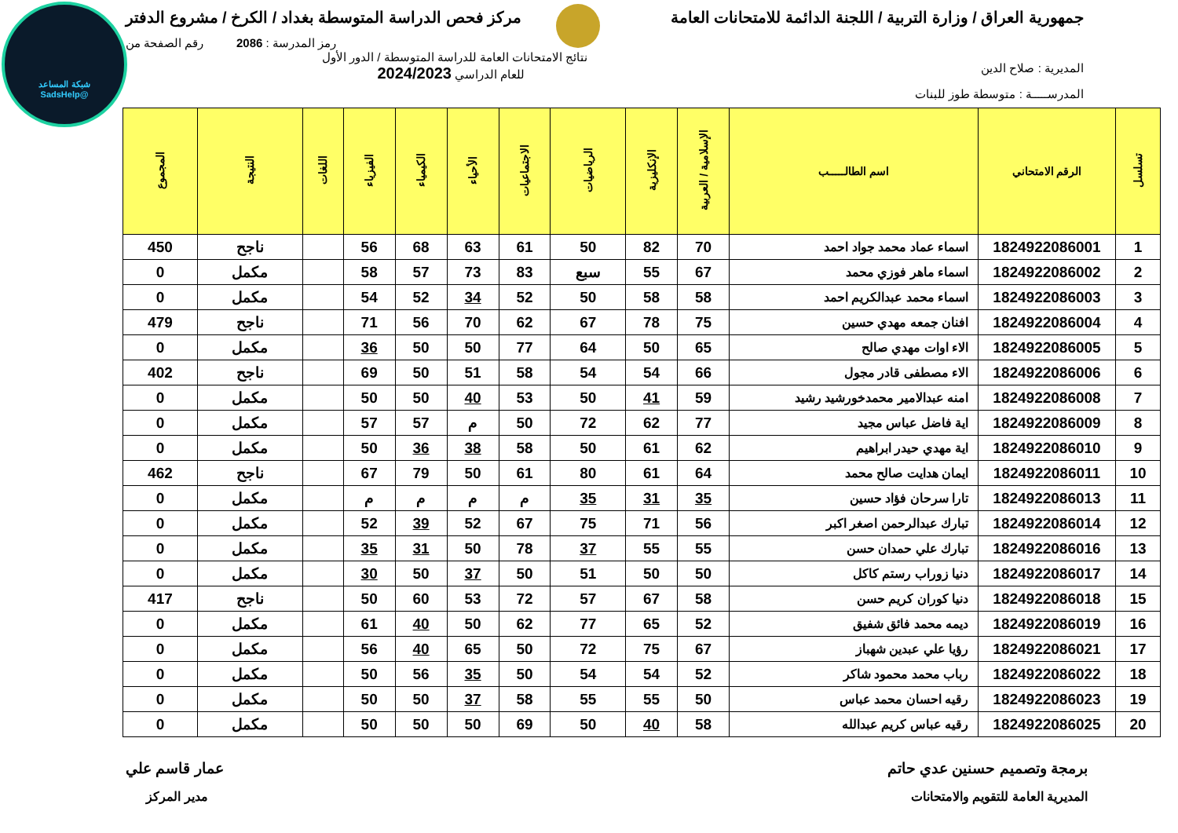شبكة المساعد
@SadsHelp
جمهورية العراق / وزارة التربية / اللجنة الدائمة للامتحانات العامة
مركز فحص الدراسة المتوسطة بغداد / الكرخ / مشروع الدفتر
رمز المدرسة : 2086 رقم الصفحة من
المديرية : صلاح الدين
نتائج الامتحانات العامة للدراسة المتوسطة / الدور الأول
للعام الدراسي 2024/2023
المدرســـــة : متوسطة طوز للبنات
| تسلسل | الرقم الامتحاني | اسم الطالـــــب | الإسلامية / العربية | الإنكليزية | الرياضيات | الاجتماعيات | الأحياء | الكيمياء | الفيزياء | اللغات | النتيجة | المجموع |
| --- | --- | --- | --- | --- | --- | --- | --- | --- | --- | --- | --- | --- |
| 1 | 1824922086001 | اسماء عماد محمد جواد احمد | 70 | 82 | 50 | 61 | 63 | 68 | 56 | | ناجح | 450 |
| 2 | 1824922086002 | اسماء ماهر فوزي محمد | 67 | 55 | سبع | 83 | 73 | 57 | 58 | | مكمل | 0 |
| 3 | 1824922086003 | اسماء محمد عبدالكريم احمد | 58 | 58 | 50 | 52 | 34 | 52 | 54 | | مكمل | 0 |
| 4 | 1824922086004 | افنان جمعه مهدي حسين | 75 | 78 | 67 | 62 | 70 | 56 | 71 | | ناجح | 479 |
| 5 | 1824922086005 | الاء اوات مهدي صالح | 65 | 50 | 64 | 77 | 50 | 50 | 36 | | مكمل | 0 |
| 6 | 1824922086006 | الاء مصطفى قادر مجول | 66 | 54 | 54 | 58 | 51 | 50 | 69 | | ناجح | 402 |
| 7 | 1824922086008 | امنه عبدالامير محمدخورشيد رشيد | 59 | 41 | 50 | 53 | 40 | 50 | 50 | | مكمل | 0 |
| 8 | 1824922086009 | اية فاضل عباس مجيد | 77 | 62 | 72 | 50 | م | 57 | 57 | | مكمل | 0 |
| 9 | 1824922086010 | اية مهدي حيدر ابراهيم | 62 | 61 | 50 | 58 | 38 | 36 | 50 | | مكمل | 0 |
| 10 | 1824922086011 | ايمان هدايت صالح محمد | 64 | 61 | 80 | 61 | 50 | 79 | 67 | | ناجح | 462 |
| 11 | 1824922086013 | تارا سرحان فؤاد حسين | 35 | 31 | 35 | م | م | م | م | | مكمل | 0 |
| 12 | 1824922086014 | تبارك عبدالرحمن اصغر اكبر | 56 | 71 | 75 | 67 | 52 | 39 | 52 | | مكمل | 0 |
| 13 | 1824922086016 | تبارك علي حمدان حسن | 55 | 55 | 37 | 78 | 50 | 31 | 35 | | مكمل | 0 |
| 14 | 1824922086017 | دنيا زوراب رستم كاكل | 50 | 50 | 51 | 50 | 37 | 50 | 30 | | مكمل | 0 |
| 15 | 1824922086018 | دنيا كوران كريم حسن | 58 | 67 | 57 | 72 | 53 | 60 | 50 | | ناجح | 417 |
| 16 | 1824922086019 | ديمه محمد فائق شفيق | 52 | 65 | 77 | 62 | 50 | 40 | 61 | | مكمل | 0 |
| 17 | 1824922086021 | رؤيا علي عبدين شهباز | 67 | 75 | 72 | 50 | 65 | 40 | 56 | | مكمل | 0 |
| 18 | 1824922086022 | رباب محمد محمود شاكر | 52 | 54 | 54 | 50 | 35 | 56 | 50 | | مكمل | 0 |
| 19 | 1824922086023 | رقيه احسان محمد عباس | 50 | 55 | 55 | 58 | 37 | 50 | 50 | | مكمل | 0 |
| 20 | 1824922086025 | رقيه عباس كريم عبدالله | 58 | 40 | 50 | 69 | 50 | 50 | 50 | | مكمل | 0 |
برمجة وتصميم حسنين عدي حاتم
المديرية العامة للتقويم والامتحانات
عمار قاسم علي
مدير المركز